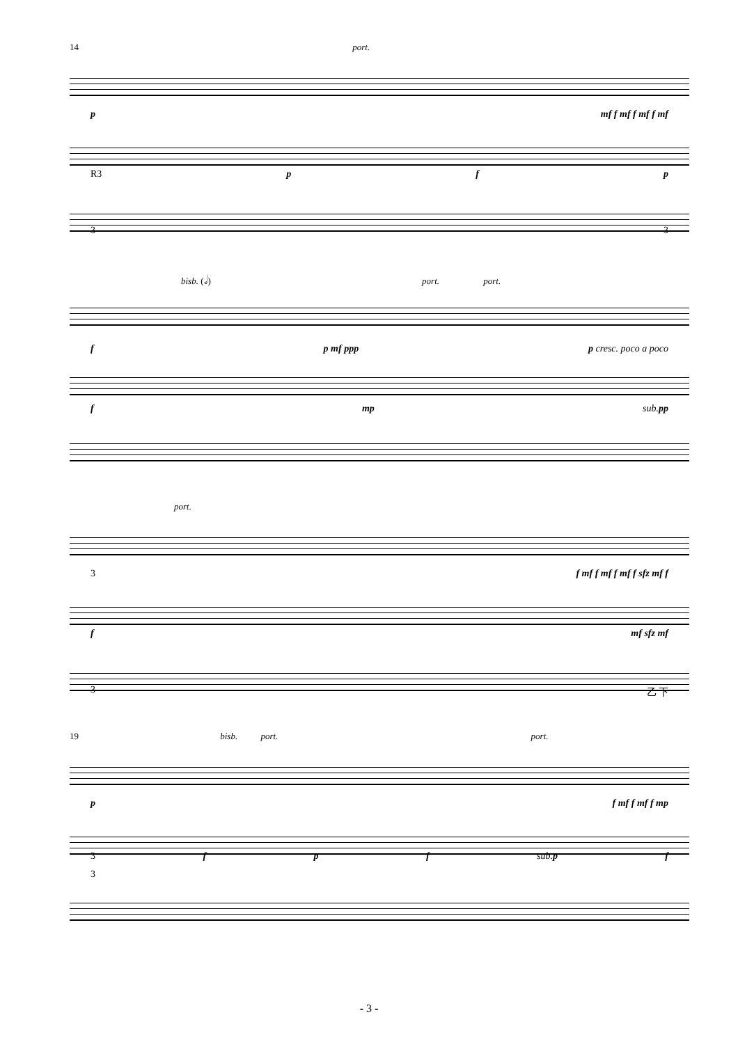14 port.
p mf f mf f mf f mf
R3 p f p
3 3
bisb. (𝅗𝅥) port. port.
f p mf ppp p cresc. poco a poco
f mp sub. pp
port.
3 f mf f mf f mf f sfz mf f
f mf sfz mf
3 乙 下
19 bisb. port. port.
p f mf f mf f mp
3 f p f sub. p f
3
- 3 -